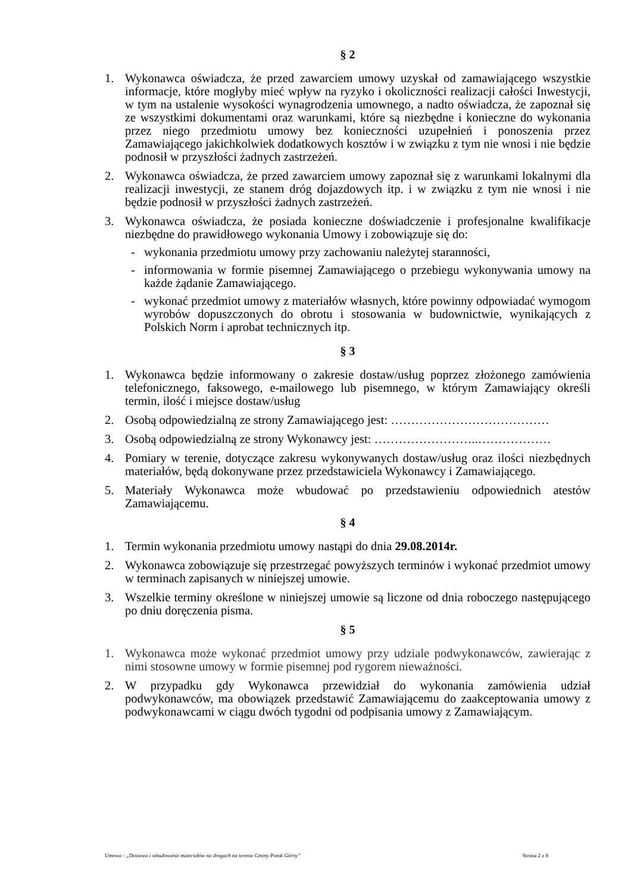§ 2
1. Wykonawca oświadcza, że przed zawarciem umowy uzyskał od zamawiającego wszystkie informacje, które mogłyby mieć wpływ na ryzyko i okoliczności realizacji całości Inwestycji, w tym na ustalenie wysokości wynagrodzenia umownego, a nadto oświadcza, że zapoznał się ze wszystkimi dokumentami oraz warunkami, które są niezbędne i konieczne do wykonania przez niego przedmiotu umowy bez konieczności uzupełnień i ponoszenia przez Zamawiającego jakichkolwiek dodatkowych kosztów i w związku z tym nie wnosi i nie będzie podnosił w przyszłości żadnych zastrzeżeń.
2. Wykonawca oświadcza, że przed zawarciem umowy zapoznał się z warunkami lokalnymi dla realizacji inwestycji, ze stanem dróg dojazdowych itp. i w związku z tym nie wnosi i nie będzie podnosił w przyszłości żadnych zastrzeżeń.
3. Wykonawca oświadcza, że posiada konieczne doświadczenie i profesjonalne kwalifikacje niezbędne do prawidłowego wykonania Umowy i zobowiązuje się do:
- wykonania przedmiotu umowy przy zachowaniu należytej staranności,
- informowania w formie pisemnej Zamawiającego o przebiegu wykonywania umowy na każde żądanie Zamawiającego.
- wykonać przedmiot umowy z materiałów własnych, które powinny odpowiadać wymogom wyrobów dopuszczonych do obrotu i stosowania w budownictwie, wynikających z Polskich Norm i aprobat technicznych itp.
§ 3
1. Wykonawca będzie informowany o zakresie dostaw/usług poprzez złożonego zamówienia telefonicznego, faksowego, e-mailowego lub pisemnego, w którym Zamawiający określi termin, ilość i miejsce dostaw/usług
2. Osobą odpowiedzialną ze strony Zamawiającego jest: …………………………………
3. Osobą odpowiedzialną ze strony Wykonawcy jest: ……………………..………………
4. Pomiary w terenie, dotyczące zakresu wykonywanych dostaw/usług oraz ilości niezbędnych materiałów, będą dokonywane przez przedstawiciela Wykonawcy i Zamawiającego.
5. Materiały Wykonawca może wbudować po przedstawieniu odpowiednich atestów Zamawiającemu.
§ 4
1. Termin wykonania przedmiotu umowy nastąpi do dnia 29.08.2014r.
2. Wykonawca zobowiązuje się przestrzegać powyższych terminów i wykonać przedmiot umowy w terminach zapisanych w niniejszej umowie.
3. Wszelkie terminy określone w niniejszej umowie są liczone od dnia roboczego następującego po dniu doręczenia pisma.
§ 5
1. Wykonawca może wykonać przedmiot umowy przy udziale podwykonawców, zawierając z nimi stosowne umowy w formie pisemnej pod rygorem nieważności.
2. W przypadku gdy Wykonawca przewidział do wykonania zamówienia udział podwykonawców, ma obowiązek przedstawić Zamawiającemu do zaakceptowania umowy z podwykonawcami w ciągu dwóch tygodni od podpisania umowy z Zamawiającym.
Umowa - „Dostawa i wbudowanie materiałów na drogach na terenie Gminy Potok Górny” Strona 2 z 8